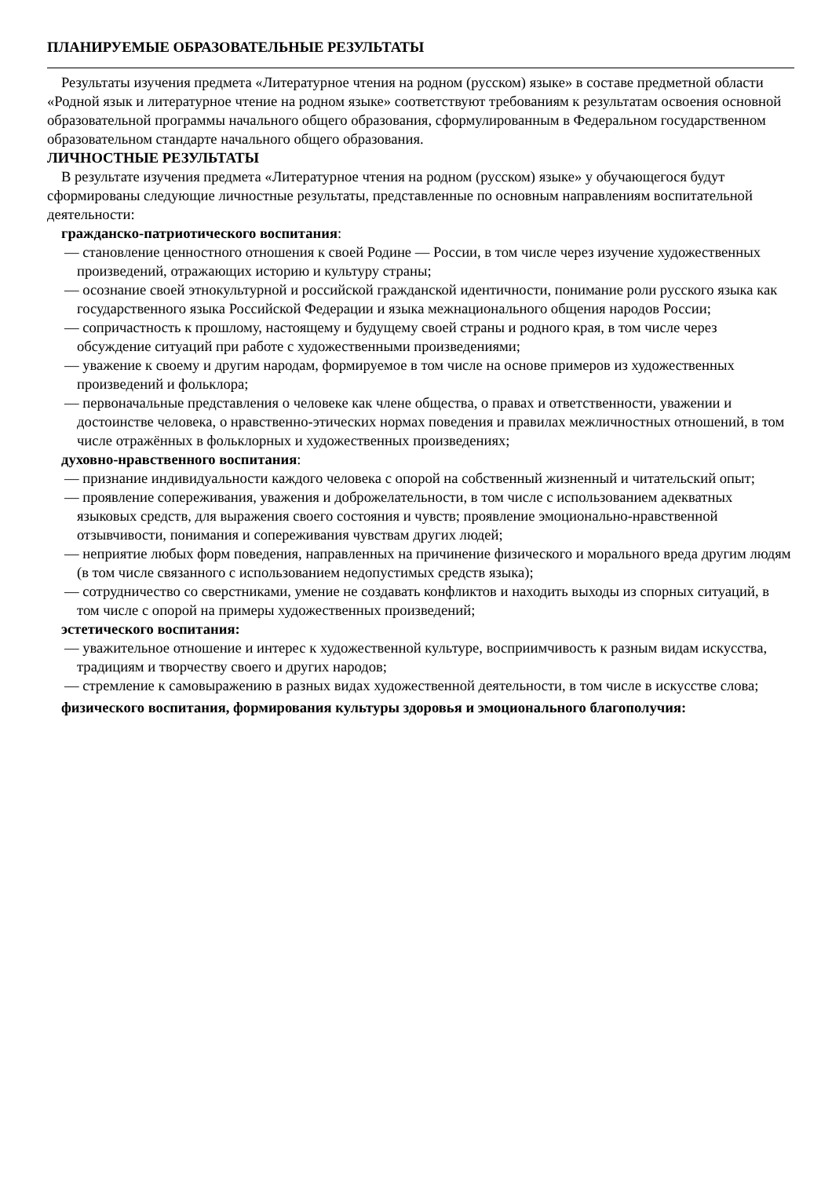ПЛАНИРУЕМЫЕ ОБРАЗОВАТЕЛЬНЫЕ РЕЗУЛЬТАТЫ
Результаты изучения предмета «Литературное чтения на родном (русском) языке» в составе предметной области «Родной язык и литературное чтение на родном языке» соответствуют требованиям к результатам освоения основной образовательной программы начального общего образования, сформулированным в Федеральном государственном образовательном стандарте начального общего образования.
ЛИЧНОСТНЫЕ РЕЗУЛЬТАТЫ
В результате изучения предмета «Литературное чтения на родном (русском) языке» у обучающегося будут сформированы следующие личностные результаты, представленные по основным направлениям воспитательной деятельности:
гражданско-патриотического воспитания:
— становление ценностного отношения к своей Родине — России, в том числе через изучение художественных произведений, отражающих историю и культуру страны;
— осознание своей этнокультурной и российской гражданской идентичности, понимание роли русского языка как государственного языка Российской Федерации и языка межнационального общения народов России;
— сопричастность к прошлому, настоящему и будущему своей страны и родного края, в том числе через обсуждение ситуаций при работе с художественными произведениями;
— уважение к своему и другим народам, формируемое в том числе на основе примеров из художественных произведений и фольклора;
— первоначальные представления о человеке как члене общества, о правах и ответственности, уважении и достоинстве человека, о нравственно-этических нормах поведения и правилах межличностных отношений, в том числе отражённых в фольклорных и художественных произведениях;
духовно-нравственного воспитания:
— признание индивидуальности каждого человека с опорой на собственный жизненный и читательский опыт;
— проявление сопереживания, уважения и доброжелательности, в том числе с использованием адекватных языковых средств, для выражения своего состояния и чувств; проявление эмоционально-нравственной отзывчивости, понимания и сопереживания чувствам других людей;
— неприятие любых форм поведения, направленных на причинение физического и морального вреда другим людям (в том числе связанного с использованием недопустимых средств языка);
— сотрудничество со сверстниками, умение не создавать конфликтов и находить выходы из спорных ситуаций, в том числе с опорой на примеры художественных произведений;
эстетического воспитания:
— уважительное отношение и интерес к художественной культуре, восприимчивость к разным видам искусства, традициям и творчеству своего и других народов;
— стремление к самовыражению в разных видах художественной деятельности, в том числе в искусстве слова;
физического воспитания, формирования культуры здоровья и эмоционального благополучия: